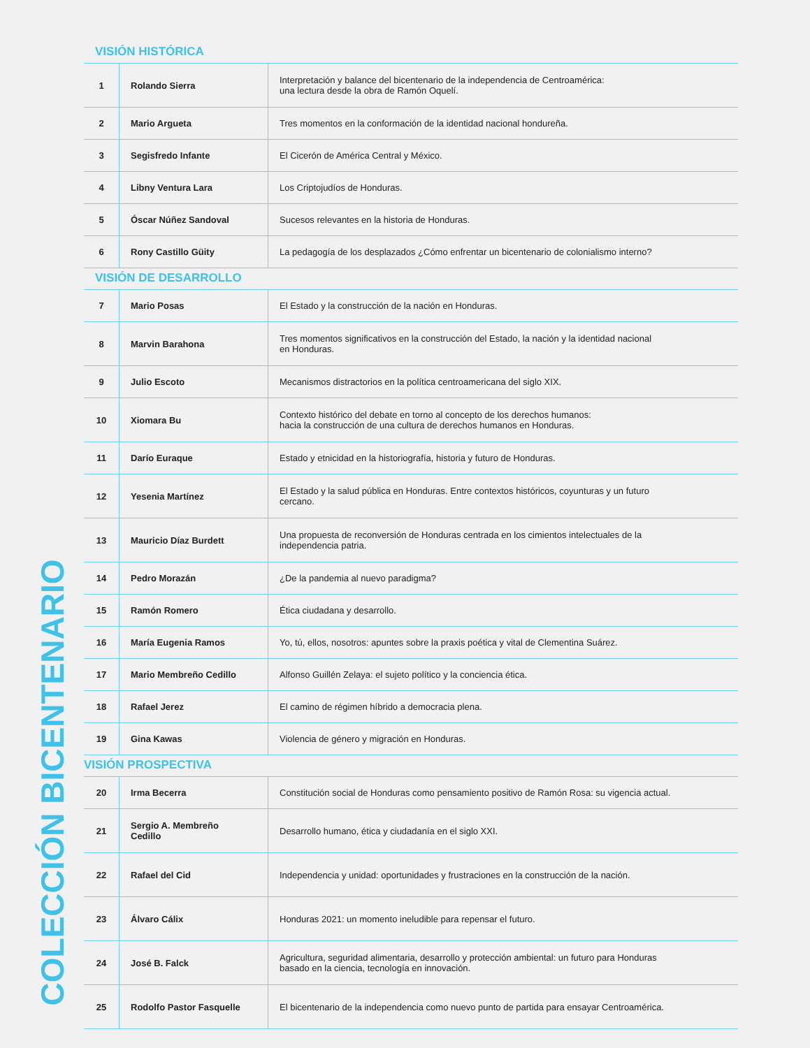COLECCIÓN BICENTENARIO
VISIÓN HISTÓRICA
| 1 | Rolando Sierra | Interpretación y balance del bicentenario de la independencia de Centroamérica: una lectura desde la obra de Ramón Oquelí. |
| 2 | Mario Argueta | Tres momentos en la conformación de la identidad nacional hondureña. |
| 3 | Segisfredo Infante | El Cicerón de América Central y México. |
| 4 | Libny Ventura Lara | Los Criptojudíos de Honduras. |
| 5 | Óscar Núñez Sandoval | Sucesos relevantes en la historia de Honduras. |
| 6 | Rony Castillo Güity | La pedagogía de los desplazados ¿Cómo enfrentar un bicentenario de colonialismo interno? |
VISIÓN DE DESARROLLO
| 7 | Mario Posas | El Estado y la construcción de la nación en Honduras. |
| 8 | Marvin Barahona | Tres momentos significativos en la construcción del Estado, la nación y la identidad nacional en Honduras. |
| 9 | Julio Escoto | Mecanismos distractorios en la política centroamericana del siglo XIX. |
| 10 | Xiomara Bu | Contexto histórico del debate en torno al concepto de los derechos humanos: hacia la construcción de una cultura de derechos humanos en Honduras. |
| 11 | Darío Euraque | Estado y etnicidad en la historiografía, historia y futuro de Honduras. |
| 12 | Yesenia Martínez | El Estado y la salud pública en Honduras. Entre contextos históricos, coyunturas y un futuro cercano. |
| 13 | Mauricio Díaz Burdett | Una propuesta de reconversión de Honduras centrada en los cimientos intelectuales de la independencia patria. |
| 14 | Pedro Morazán | ¿De la pandemia al nuevo paradigma? |
| 15 | Ramón Romero | Ética ciudadana y desarrollo. |
| 16 | María Eugenia Ramos | Yo, tú, ellos, nosotros: apuntes sobre la praxis poética y vital de Clementina Suárez. |
| 17 | Mario Membreño Cedillo | Alfonso Guillén Zelaya: el sujeto político y la conciencia ética. |
| 18 | Rafael Jerez | El camino de régimen híbrido a democracia plena. |
| 19 | Gina Kawas | Violencia de género y migración en Honduras. |
VISIÓN PROSPECTIVA
| 20 | Irma Becerra | Constitución social de Honduras como pensamiento positivo de Ramón Rosa: su vigencia actual. |
| 21 | Sergio A. Membreño Cedillo | Desarrollo humano, ética y ciudadanía en el siglo XXI. |
| 22 | Rafael del Cid | Independencia y unidad: oportunidades y frustraciones en la construcción de la nación. |
| 23 | Álvaro Cálix | Honduras 2021: un momento ineludible para repensar el futuro. |
| 24 | José B. Falck | Agricultura, seguridad alimentaria, desarrollo y protección ambiental: un futuro para Honduras basado en la ciencia, tecnología en innovación. |
| 25 | Rodolfo Pastor Fasquelle | El bicentenario de la independencia como nuevo punto de partida para ensayar Centroamérica. |